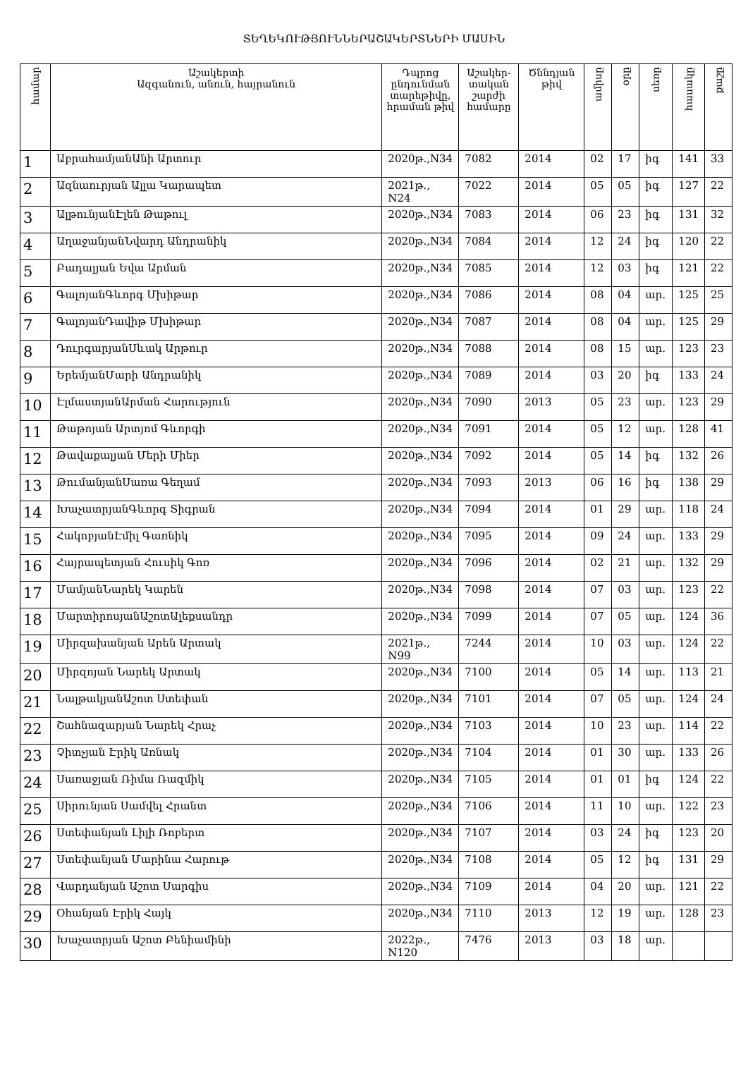ՏԵՂԵԿՈՒԹՅՈՒՆՆԵՐԱՇԱԿԵՐՏՆԵՐԻ ՄԱՍԻՆ
| համար | Աշակերտի Ազգանուն, անուն, հայրանուն | Դպրոց ընդունման տարեթիվը, հրաման թիվ | Աշակեր-տական շարժի համարը | Ծննդյան թիվ | ամիսը | օրը | սեռը | հասակը | քաշը |
| --- | --- | --- | --- | --- | --- | --- | --- | --- | --- |
| 1 | ԱբրահամյանԱնի Արտուր | 2020թ.,N34 | 7082 | 2014 | 02 | 17 | իգ | 141 | 33 |
| 2 | Ազնաուրյան Ալլա Կարապետ | 2021թ., N24 | 7022 | 2014 | 05 | 05 | իգ | 127 | 22 |
| 3 | ԱլթունյանԷլեն Թաթուլ | 2020թ.,N34 | 7083 | 2014 | 06 | 23 | իգ | 131 | 32 |
| 4 | ԱղաջանյանՆվարդ Անդրանիկ | 2020թ.,N34 | 7084 | 2014 | 12 | 24 | իգ | 120 | 22 |
| 5 | Բադալյան Եվա Արման | 2020թ.,N34 | 7085 | 2014 | 12 | 03 | իգ | 121 | 22 |
| 6 | ԳալոյանԳևորգ Մխիթար | 2020թ.,N34 | 7086 | 2014 | 08 | 04 | ար. | 125 | 25 |
| 7 | ԳալոյանԴավիթ Մխիթար | 2020թ.,N34 | 7087 | 2014 | 08 | 04 | ար. | 125 | 29 |
| 8 | ԴուրգարյանՍևակ Արթուր | 2020թ.,N34 | 7088 | 2014 | 08 | 15 | ար. | 123 | 23 |
| 9 | ԵրեմյանՄարի Անդրանիկ | 2020թ.,N34 | 7089 | 2014 | 03 | 20 | իգ | 133 | 24 |
| 10 | ԷլմաստյանԱրման Հարություն | 2020թ.,N34 | 7090 | 2013 | 05 | 23 | ար. | 123 | 29 |
| 11 | Թաթոյան Արտյոմ Գևորգի | 2020թ.,N34 | 7091 | 2014 | 05 | 12 | ար. | 128 | 41 |
| 12 | Թավաքալյան Մերի Միեր | 2020թ.,N34 | 7092 | 2014 | 05 | 14 | իգ | 132 | 26 |
| 13 | ԹումանյանՍառա Գեղամ | 2020թ.,N34 | 7093 | 2013 | 06 | 16 | իգ | 138 | 29 |
| 14 | ԽաչատրյանԳևորգ Տիգրան | 2020թ.,N34 | 7094 | 2014 | 01 | 29 | ար. | 118 | 24 |
| 15 | ՀակոբյանԷմիլ Գառնիկ | 2020թ.,N34 | 7095 | 2014 | 09 | 24 | ար. | 133 | 29 |
| 16 | Հայրապետյան Հուսիկ Գոռ | 2020թ.,N34 | 7096 | 2014 | 02 | 21 | ար. | 132 | 29 |
| 17 | ՄամյանՆարեկ Կարեն | 2020թ.,N34 | 7098 | 2014 | 07 | 03 | ար. | 123 | 22 |
| 18 | ՄարտիրոսյանԱշոտԱլեքսանդր | 2020թ.,N34 | 7099 | 2014 | 07 | 05 | ար. | 124 | 36 |
| 19 | Միրզախանյան Արեն Արտակ | 2021թ., N99 | 7244 | 2014 | 10 | 03 | ար. | 124 | 22 |
| 20 | Միրզոյան Նարեկ Արտակ | 2020թ.,N34 | 7100 | 2014 | 05 | 14 | ար. | 113 | 21 |
| 21 | ՆալթակյանԱշոտ Ստեփան | 2020թ.,N34 | 7101 | 2014 | 07 | 05 | ար. | 124 | 24 |
| 22 | Շահնազարյան Նարեկ Հրաչ | 2020թ.,N34 | 7103 | 2014 | 10 | 23 | ար. | 114 | 22 |
| 23 | Չիտչյան Էրիկ Առնակ | 2020թ.,N34 | 7104 | 2014 | 01 | 30 | ար. | 133 | 26 |
| 24 | Սառաջյան Ռիմա Ռազմիկ | 2020թ.,N34 | 7105 | 2014 | 01 | 01 | իգ | 124 | 22 |
| 25 | Սիրունյան Սամվել Հրանտ | 2020թ.,N34 | 7106 | 2014 | 11 | 10 | ար. | 122 | 23 |
| 26 | Ստեփանյան Լիլի Ռոբերտ | 2020թ.,N34 | 7107 | 2014 | 03 | 24 | իգ | 123 | 20 |
| 27 | Ստեփանյան Մարինա Հարութ | 2020թ.,N34 | 7108 | 2014 | 05 | 12 | իգ | 131 | 29 |
| 28 | Վարդանյան Աշոտ Սարգիս | 2020թ.,N34 | 7109 | 2014 | 04 | 20 | ար. | 121 | 22 |
| 29 | Օհանյան Էրիկ Հայկ | 2020թ.,N34 | 7110 | 2013 | 12 | 19 | ար. | 128 | 23 |
| 30 | Խաչատրյան Աշոտ Բենիամինի | 2022թ., N120 | 7476 | 2013 | 03 | 18 | ար. | | |